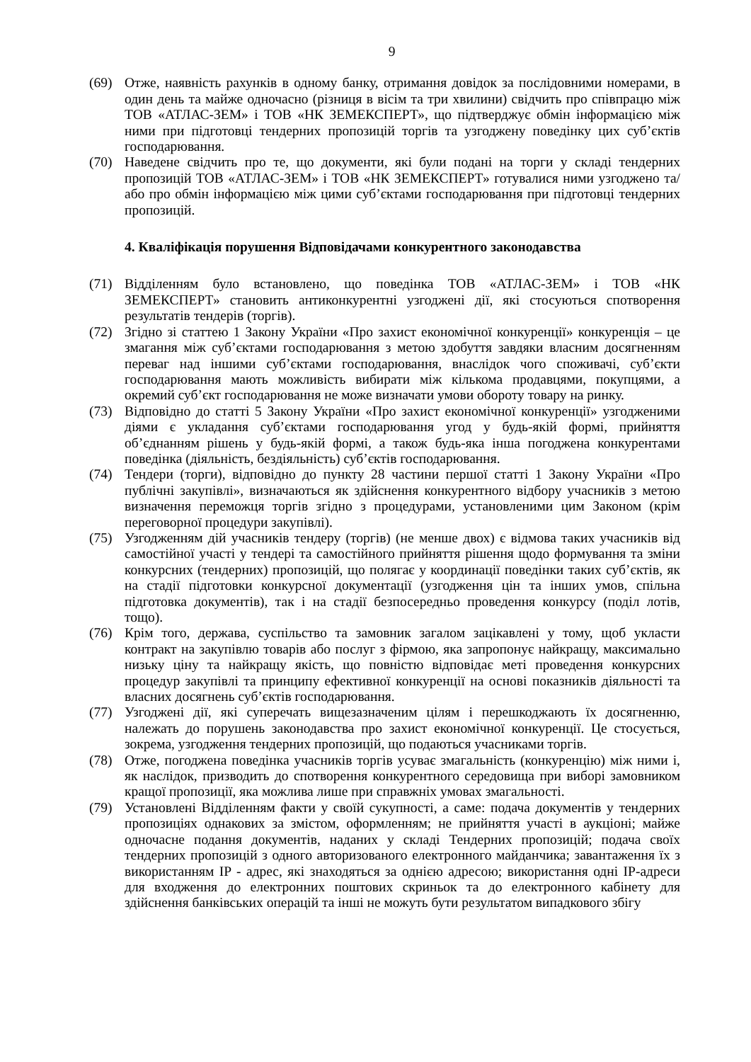9
(69) Отже, наявність рахунків в одному банку, отримання довідок за послідовними номерами, в один день та майже одночасно (різниця в вісім та три хвилини) свідчить про співпрацю між ТОВ «АТЛАС-ЗЕМ» і ТОВ «НК ЗЕМЕКСПЕРТ», що підтверджує обмін інформацією між ними при підготовці тендерних пропозицій торгів та узгоджену поведінку цих суб’єктів господарювання.
(70) Наведене свідчить про те, що документи, які були подані на торги у складі тендерних пропозицій ТОВ «АТЛАС-ЗЕМ» і ТОВ «НК ЗЕМЕКСПЕРТ» готувалися ними узгоджено та/або про обмін інформацією між цими суб’єктами господарювання при підготовці тендерних пропозицій.
4. Кваліфікація порушення Відповідачами конкурентного законодавства
(71) Відділенням було встановлено, що поведінка ТОВ «АТЛАС-ЗЕМ» і ТОВ «НК ЗЕМЕКСПЕРТ» становить антиконкурентні узгоджені дії, які стосуються спотворення результатів тендерів (торгів).
(72) Згідно зі статтею 1 Закону України «Про захист економічної конкуренції» конкуренція – це змагання між суб’єктами господарювання з метою здобуття завдяки власним досягненням переваг над іншими суб’єктами господарювання, внаслідок чого споживачі, суб’єкти господарювання мають можливість вибирати між кількома продавцями, покупцями, а окремий суб’єкт господарювання не може визначати умови обороту товару на ринку.
(73) Відповідно до статті 5 Закону України «Про захист економічної конкуренції» узгодженими діями є укладання суб’єктами господарювання угод у будь-якій формі, прийняття об’єднанням рішень у будь-якій формі, а також будь-яка інша погоджена конкурентами поведінка (діяльність, бездіяльність) суб’єктів господарювання.
(74) Тендери (торги), відповідно до пункту 28 частини першої статті 1 Закону України «Про публічні закупівлі», визначаються як здійснення конкурентного відбору учасників з метою визначення переможця торгів згідно з процедурами, установленими цим Законом (крім переговорної процедури закупівлі).
(75) Узгодженням дій учасників тендеру (торгів) (не менше двох) є відмова таких учасників від самостійної участі у тендері та самостійного прийняття рішення щодо формування та зміни конкурсних (тендерних) пропозицій, що полягає у координації поведінки таких суб’єктів, як на стадії підготовки конкурсної документації (узгодження цін та інших умов, спільна підготовка документів), так і на стадії безпосередньо проведення конкурсу (поділ лотів, тощо).
(76) Крім того, держава, суспільство та замовник загалом зацікавлені у тому, щоб укласти контракт на закупівлю товарів або послуг з фірмою, яка запропонує найкращу, максимально низьку ціну та найкращу якість, що повністю відповідає меті проведення конкурсних процедур закупівлі та принципу ефективної конкуренції на основі показників діяльності та власних досягнень суб’єктів господарювання.
(77) Узгоджені дії, які суперечать вищезазначеним цілям і перешкоджають їх досягненню, належать до порушень законодавства про захист економічної конкуренції. Це стосується, зокрема, узгодження тендерних пропозицій, що подаються учасниками торгів.
(78) Отже, погоджена поведінка учасників торгів усуває змагальність (конкуренцію) між ними і, як наслідок, призводить до спотворення конкурентного середовища при виборі замовником кращої пропозиції, яка можлива лише при справжніх умовах змагальності.
(79) Установлені Відділенням факти у своїй сукупності, а саме: подача документів у тендерних пропозиціях однакових за змістом, оформленням; не прийняття участі в аукціоні; майже одночасне подання документів, наданих у складі Тендерних пропозицій; подача своїх тендерних пропозицій з одного авторизованого електронного майданчика; завантаження їх з використанням IP - адрес, які знаходяться за однією адресою; використання одні IP-адреси для входження до електронних поштових скриньок та до електронного кабінету для здійснення банківських операцій та інші не можуть бути результатом випадкового збігу